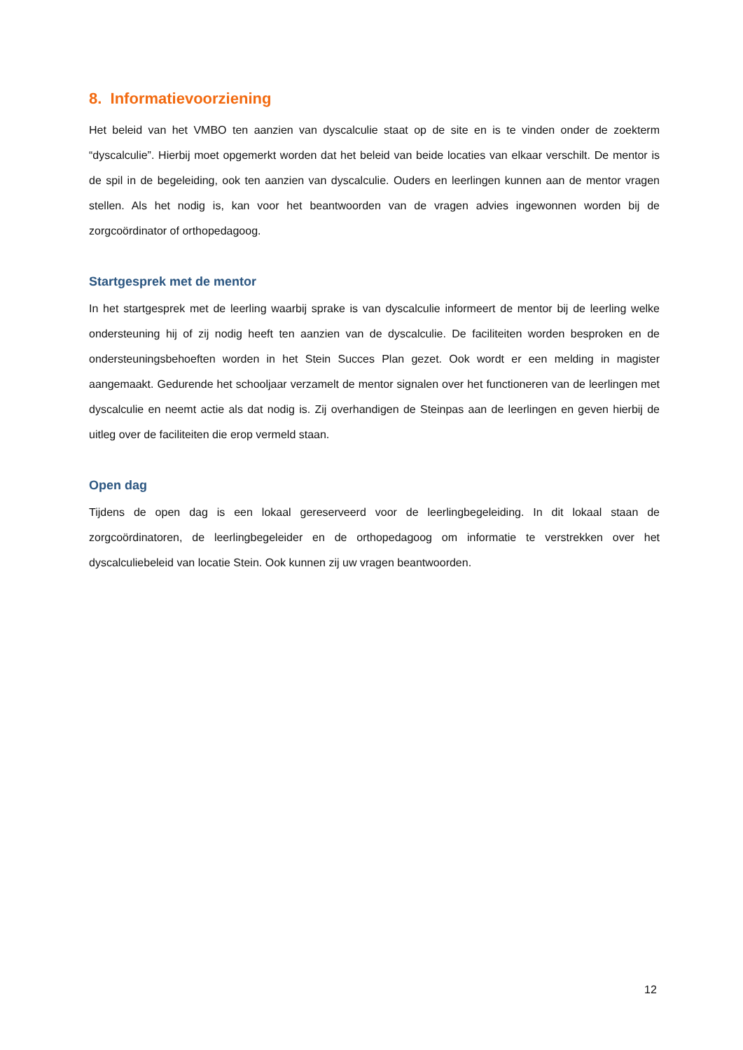8. Informatievoorziening
Het beleid van het VMBO ten aanzien van dyscalculie staat op de site en is te vinden onder de zoekterm “dyscalculie”. Hierbij moet opgemerkt worden dat het beleid van beide locaties van elkaar verschilt. De mentor is de spil in de begeleiding, ook ten aanzien van dyscalculie. Ouders en leerlingen kunnen aan de mentor vragen stellen. Als het nodig is, kan voor het beantwoorden van de vragen advies ingewonnen worden bij de zorgcoördinator of orthopedagoog.
Startgesprek met de mentor
In het startgesprek met de leerling waarbij sprake is van dyscalculie informeert de mentor bij de leerling welke ondersteuning hij of zij nodig heeft ten aanzien van de dyscalculie. De faciliteiten worden besproken en de ondersteuningsbehoeften worden in het Stein Succes Plan gezet. Ook wordt er een melding in magister aangemaakt. Gedurende het schooljaar verzamelt de mentor signalen over het functioneren van de leerlingen met dyscalculie en neemt actie als dat nodig is. Zij overhandigen de Steinpas aan de leerlingen en geven hierbij de uitleg over de faciliteiten die erop vermeld staan.
Open dag
Tijdens de open dag is een lokaal gereserveerd voor de leerlingbegeleiding. In dit lokaal staan de zorgcoördinatoren, de leerlingbegeleider en de orthopedagoog om informatie te verstrekken over het dyscalculiebeleid van locatie Stein. Ook kunnen zij uw vragen beantwoorden.
12